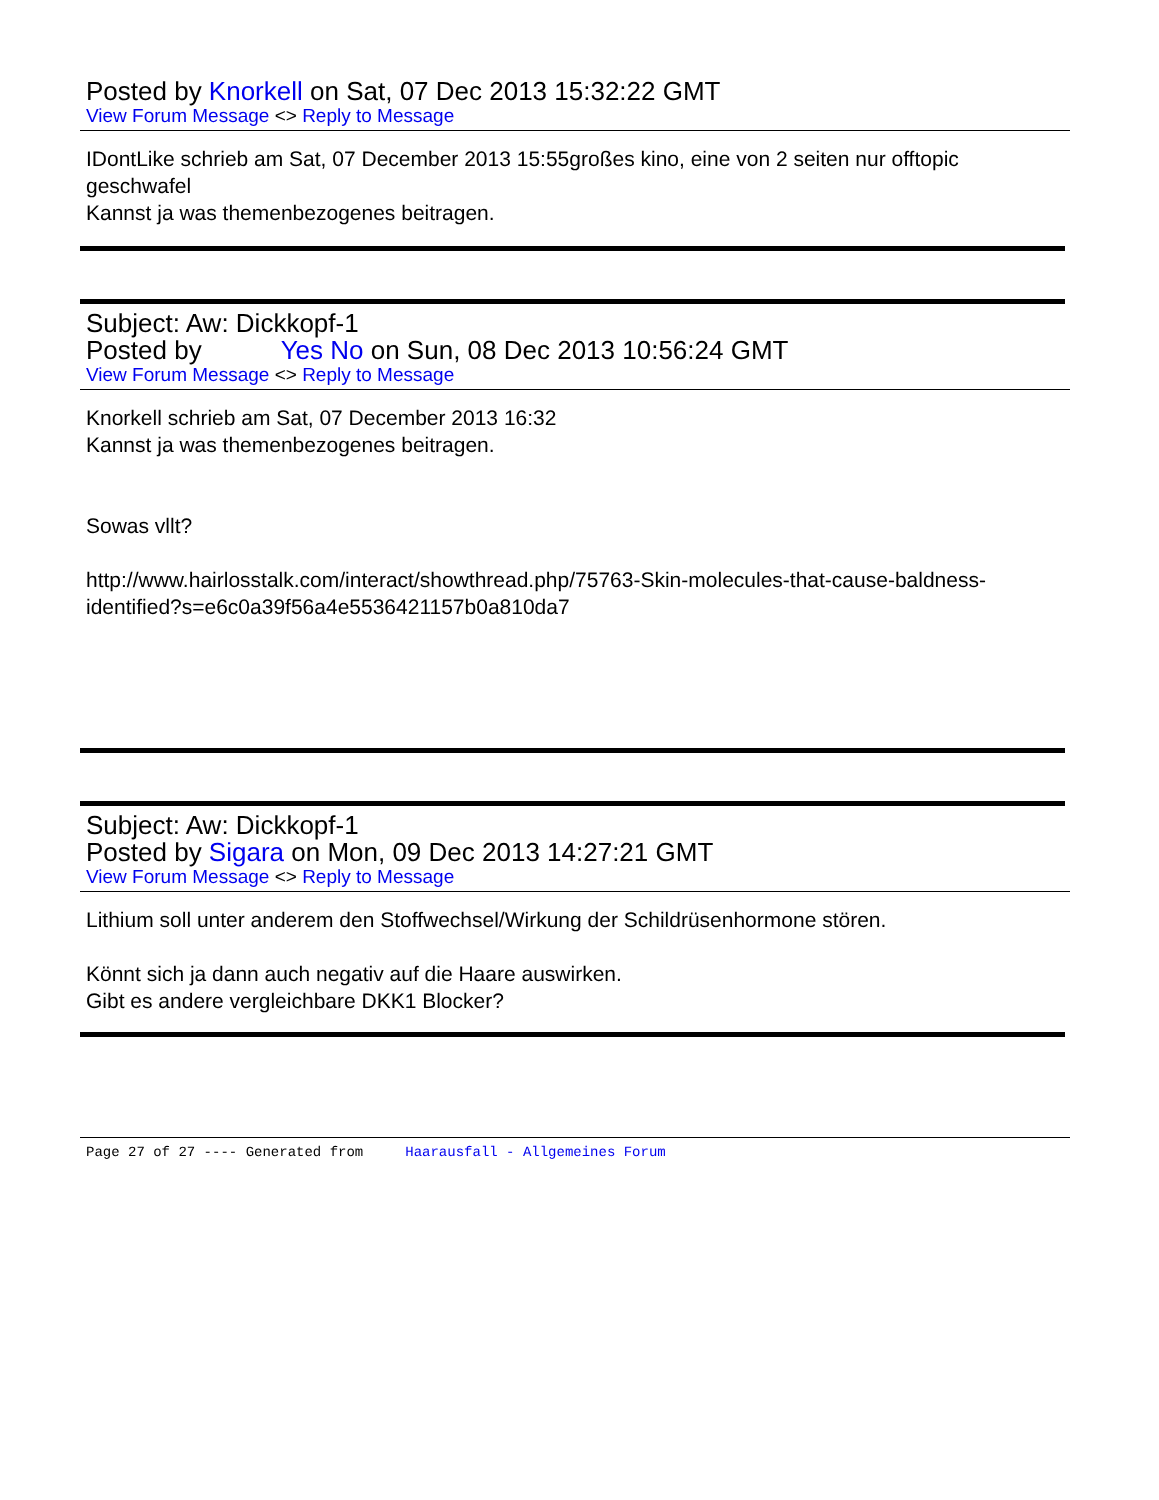Posted by Knorkell on Sat, 07 Dec 2013 15:32:22 GMT
View Forum Message <> Reply to Message
IDontLike schrieb am Sat, 07 December 2013 15:55großes kino, eine von 2 seiten nur offtopic geschwafel
Kannst ja was themenbezogenes beitragen.
Subject: Aw: Dickkopf-1
Posted by Yes No on Sun, 08 Dec 2013 10:56:24 GMT
View Forum Message <> Reply to Message
Knorkell schrieb am Sat, 07 December 2013 16:32
Kannst ja was themenbezogenes beitragen.
Sowas vllt?
http://www.hairlosstalk.com/interact/showthread.php/75763-Skin-molecules-that-cause-baldness-identified?s=e6c0a39f56a4e5536421157b0a810da7
Subject: Aw: Dickkopf-1
Posted by Sigara on Mon, 09 Dec 2013 14:27:21 GMT
View Forum Message <> Reply to Message
Lithium soll unter anderem den Stoffwechsel/Wirkung der Schildrüsenhormone stören.
Könnt sich ja dann auch negativ auf die Haare auswirken.
Gibt es andere vergleichbare DKK1 Blocker?
Page 27 of 27 ---- Generated from Haarausfall - Allgemeines Forum